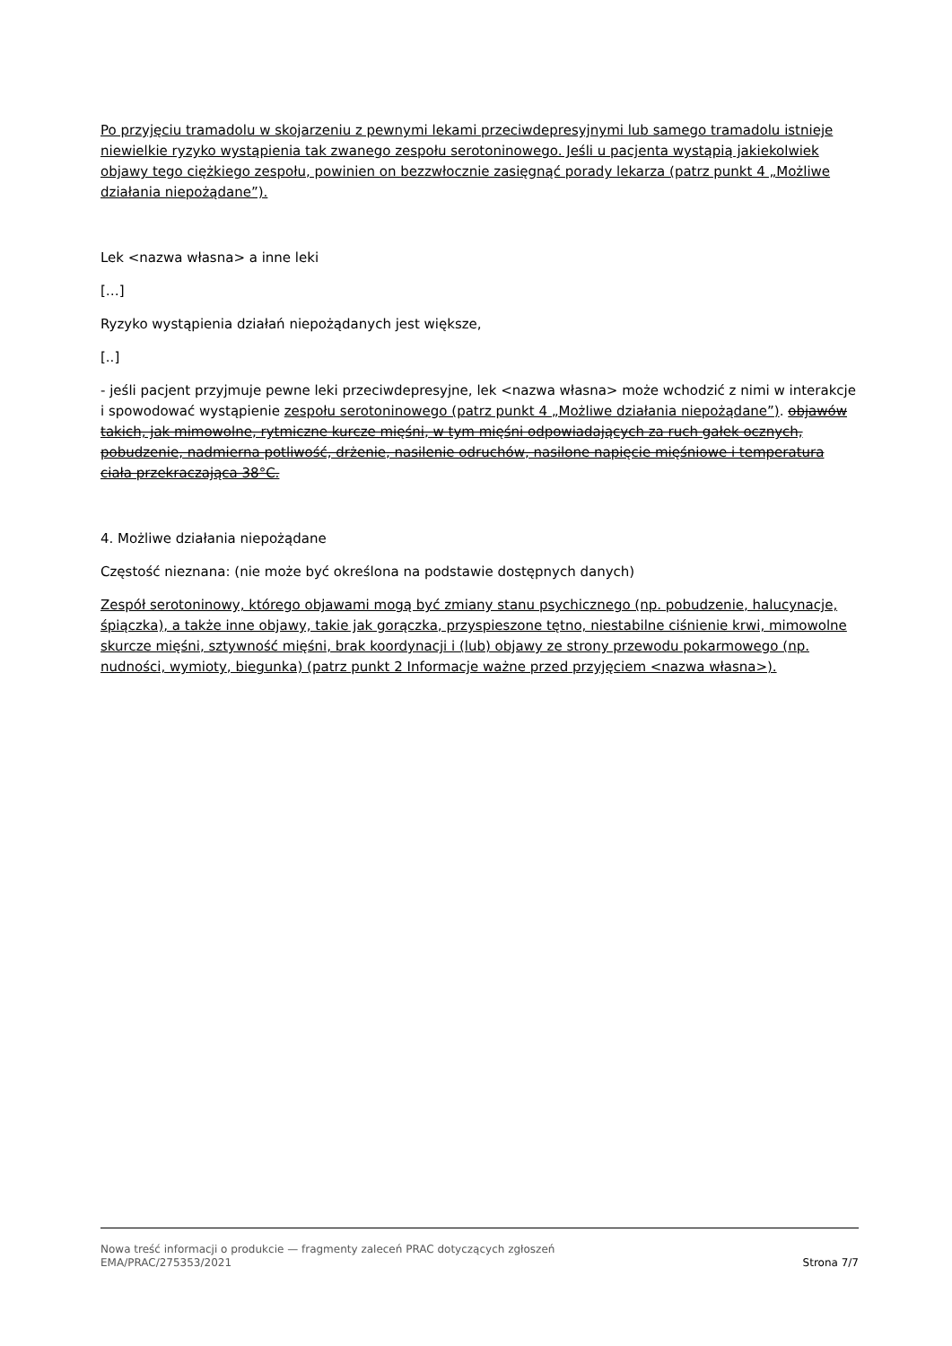Po przyjęciu tramadolu w skojarzeniu z pewnymi lekami przeciwdepresyjnymi lub samego tramadolu istnieje niewielkie ryzyko wystąpienia tak zwanego zespołu serotoninowego. Jeśli u pacjenta wystąpią jakiekolwiek objawy tego ciężkiego zespołu, powinien on bezzwłocznie zasięgnąć porady lekarza (patrz punkt 4 „Możliwe działania niepożądane”).
Lek <nazwa własna> a inne leki
[…]
Ryzyko wystąpienia działań niepożądanych jest większe,
[..]
- jeśli pacjent przyjmuje pewne leki przeciwdepresyjne, lek <nazwa własna> może wchodzić z nimi w interakcje i spowodować wystąpienie zespołu serotoninowego (patrz punkt 4 „Możliwe działania niepożądane”). objawów takich, jak mimowolne, rytmiczne kurcze mięśni, w tym mięśni odpowiadających za ruch gałek ocznych, pobudzenie, nadmierna potliwość, drżenie, nasilenie odruchów, nasilone napięcie mięśniowe i temperatura ciała przekraczająca 38°C.
4. Możliwe działania niepożądane
Częstość nieznana: (nie może być określona na podstawie dostępnych danych)
Zespół serotoninowy, którego objawami mogą być zmiany stanu psychicznego (np. pobudzenie, halucynacje, śpiączka), a także inne objawy, takie jak gorączka, przyspieszone tętno, niestabilne ciśnienie krwi, mimowolne skurcze mięśni, sztywność mięśni, brak koordynacji i (lub) objawy ze strony przewodu pokarmowego (np. nudności, wymioty, biegunka) (patrz punkt 2 Informacje ważne przed przyjęciem <nazwa własna>).
Nowa treść informacji o produkcie — fragmenty zaleceń PRAC dotyczących zgłoszeń
EMA/PRAC/275353/2021 Strona 7/7